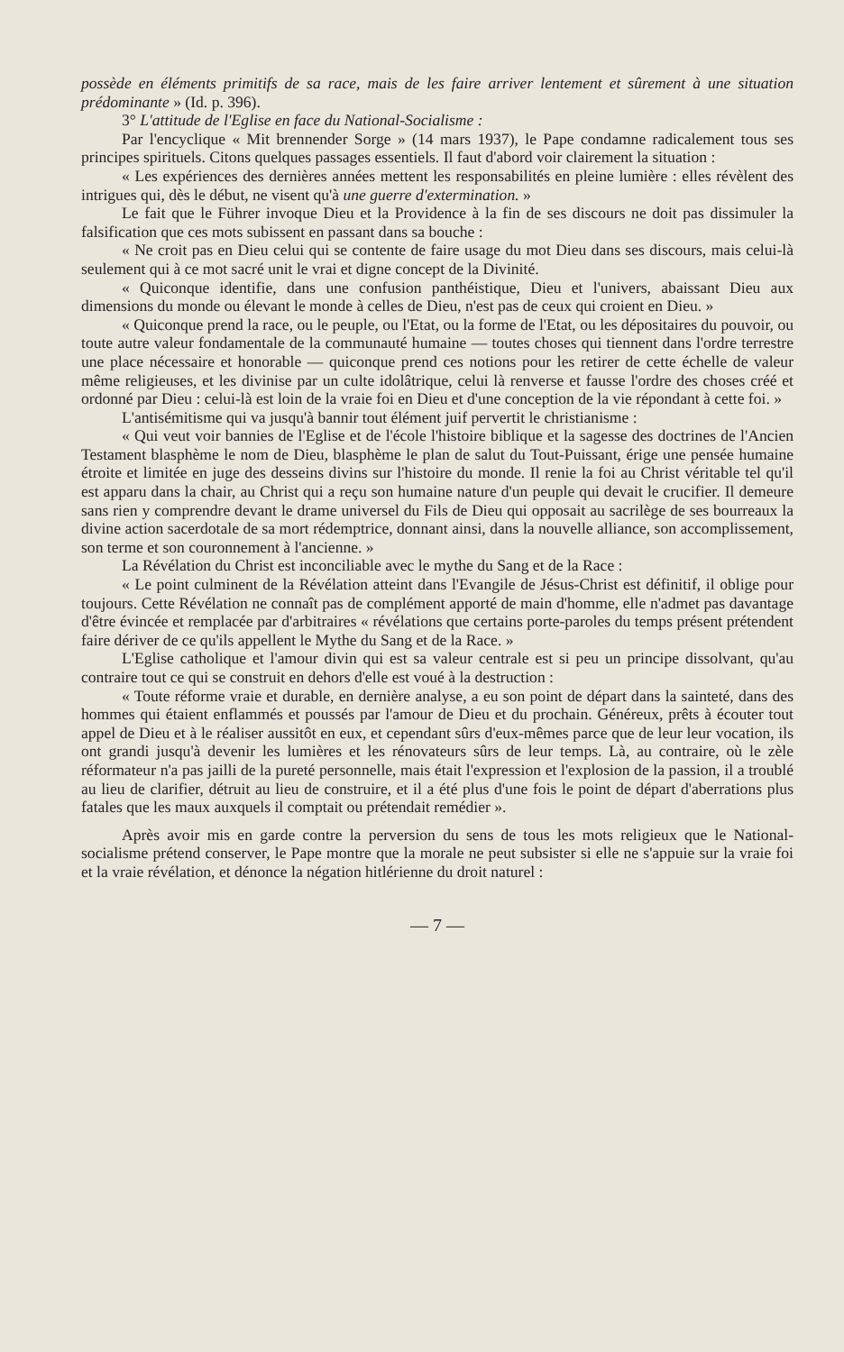possède en éléments primitifs de sa race, mais de les faire arriver lentement et sûrement à une situation prédominante » (Id. p. 396).
3° L'attitude de l'Eglise en face du National-Socialisme :
Par l'encyclique « Mit brennender Sorge » (14 mars 1937), le Pape condamne radicalement tous ses principes spirituels. Citons quelques passages essentiels. Il faut d'abord voir clairement la situation :
« Les expériences des dernières années mettent les responsabilités en pleine lumière : elles révèlent des intrigues qui, dès le début, ne visent qu'à une guerre d'extermination. »
Le fait que le Führer invoque Dieu et la Providence à la fin de ses discours ne doit pas dissimuler la falsification que ces mots subissent en passant dans sa bouche :
« Ne croit pas en Dieu celui qui se contente de faire usage du mot Dieu dans ses discours, mais celui-là seulement qui à ce mot sacré unit le vrai et digne concept de la Divinité.
« Quiconque identifie, dans une confusion panthéistique, Dieu et l'univers, abaissant Dieu aux dimensions du monde ou élevant le monde à celles de Dieu, n'est pas de ceux qui croient en Dieu. »
« Quiconque prend la race, ou le peuple, ou l'Etat, ou la forme de l'Etat, ou les dépositaires du pouvoir, ou toute autre valeur fondamentale de la communauté humaine — toutes choses qui tiennent dans l'ordre terrestre une place nécessaire et honorable — quiconque prend ces notions pour les retirer de cette échelle de valeur même religieuses, et les divinise par un culte idolâtrique, celui là renverse et fausse l'ordre des choses créé et ordonné par Dieu : celui-là est loin de la vraie foi en Dieu et d'une conception de la vie répondant à cette foi. »
L'antisémitisme qui va jusqu'à bannir tout élément juif pervertit le christianisme :
« Qui veut voir bannies de l'Eglise et de l'école l'histoire biblique et la sagesse des doctrines de l'Ancien Testament blasphème le nom de Dieu, blasphème le plan de salut du Tout-Puissant, érige une pensée humaine étroite et limitée en juge des desseins divins sur l'histoire du monde. Il renie la foi au Christ véritable tel qu'il est apparu dans la chair, au Christ qui a reçu son humaine nature d'un peuple qui devait le crucifier. Il demeure sans rien y comprendre devant le drame universel du Fils de Dieu qui opposait au sacrilège de ses bourreaux la divine action sacerdotale de sa mort rédemptrice, donnant ainsi, dans la nouvelle alliance, son accomplissement, son terme et son couronnement à l'ancienne. »
La Révélation du Christ est inconciliable avec le mythe du Sang et de la Race :
« Le point culminent de la Révélation atteint dans l'Evangile de Jésus-Christ est définitif, il oblige pour toujours. Cette Révélation ne connaît pas de complément apporté de main d'homme, elle n'admet pas davantage d'être évincée et remplacée par d'arbitraires « révélations que certains porte-paroles du temps présent prétendent faire dériver de ce qu'ils appellent le Mythe du Sang et de la Race. »
L'Eglise catholique et l'amour divin qui est sa valeur centrale est si peu un principe dissolvant, qu'au contraire tout ce qui se construit en dehors d'elle est voué à la destruction :
« Toute réforme vraie et durable, en dernière analyse, a eu son point de départ dans la sainteté, dans des hommes qui étaient enflammés et poussés par l'amour de Dieu et du prochain. Généreux, prêts à écouter tout appel de Dieu et à le réaliser aussitôt en eux, et cependant sûrs d'eux-mêmes parce que de leur leur vocation, ils ont grandi jusqu'à devenir les lumières et les rénovateurs sûrs de leur temps. Là, au contraire, où le zèle réformateur n'a pas jailli de la pureté personnelle, mais était l'expression et l'explosion de la passion, il a troublé au lieu de clarifier, détruit au lieu de construire, et il a été plus d'une fois le point de départ d'aberrations plus fatales que les maux auxquels il comptait ou prétendait remédier ».
Après avoir mis en garde contre la perversion du sens de tous les mots religieux que le National-socialisme prétend conserver, le Pape montre que la morale ne peut subsister si elle ne s'appuie sur la vraie foi et la vraie révélation, et dénonce la négation hitlérienne du droit naturel :
— 7 —